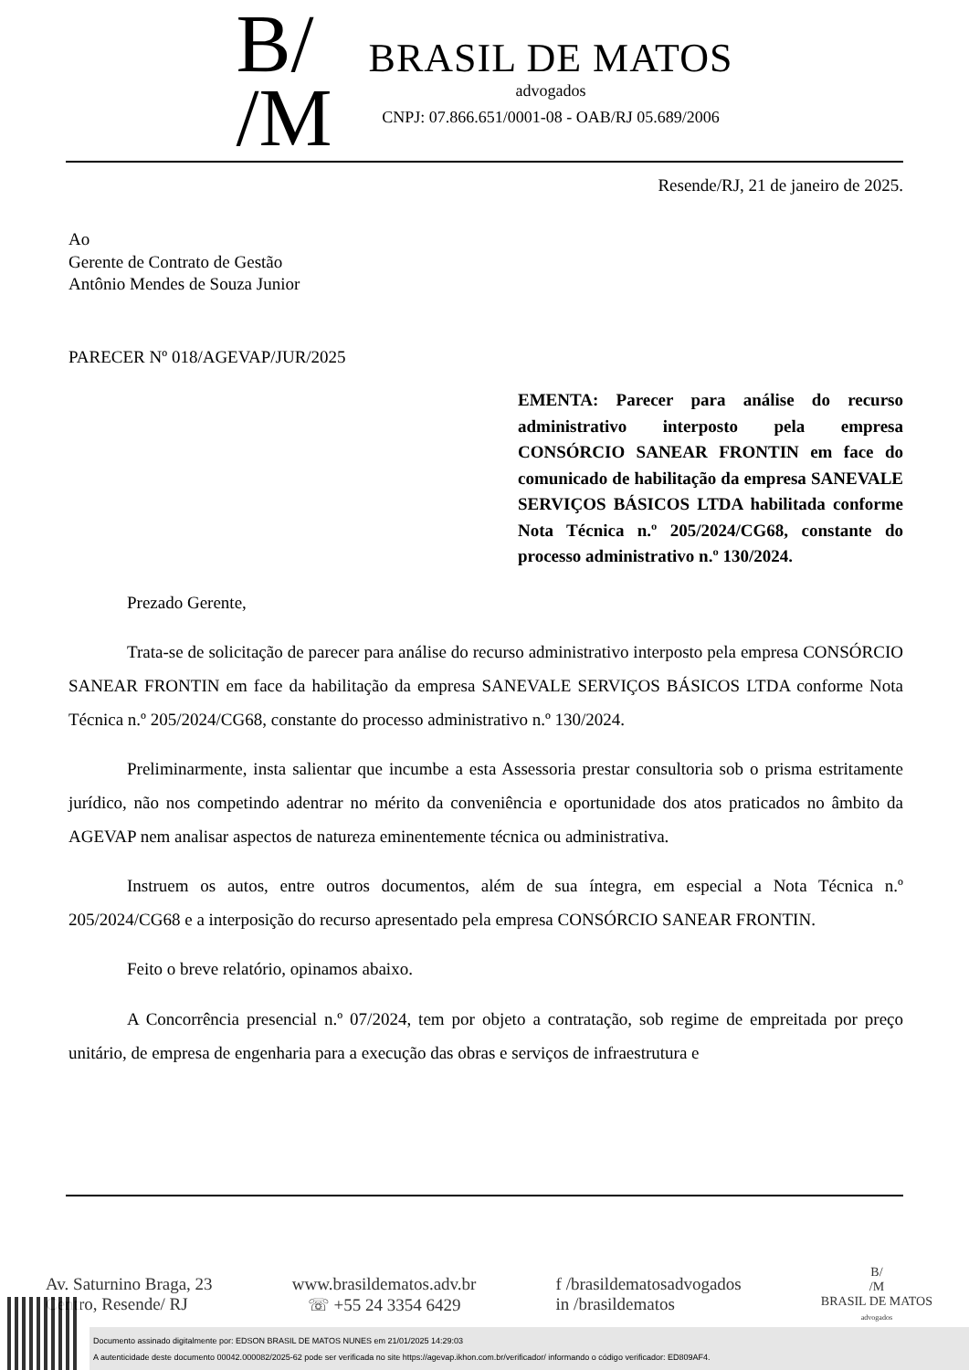B/
/M
BRASIL DE MATOS
advogados
CNPJ: 07.866.651/0001-08 - OAB/RJ 05.689/2006
Resende/RJ, 21 de janeiro de 2025.
Ao
Gerente de Contrato de Gestão
Antônio Mendes de Souza Junior
PARECER Nº 018/AGEVAP/JUR/2025
EMENTA: Parecer para análise do recurso administrativo interposto pela empresa CONSÓRCIO SANEAR FRONTIN em face do comunicado de habilitação da empresa SANEVALE SERVIÇOS BÁSICOS LTDA habilitada conforme Nota Técnica n.º 205/2024/CG68, constante do processo administrativo n.º 130/2024.
Prezado Gerente,
Trata-se de solicitação de parecer para análise do recurso administrativo interposto pela empresa CONSÓRCIO SANEAR FRONTIN em face da habilitação da empresa SANEVALE SERVIÇOS BÁSICOS LTDA conforme Nota Técnica n.º 205/2024/CG68, constante do processo administrativo n.º 130/2024.
Preliminarmente, insta salientar que incumbe a esta Assessoria prestar consultoria sob o prisma estritamente jurídico, não nos competindo adentrar no mérito da conveniência e oportunidade dos atos praticados no âmbito da AGEVAP nem analisar aspectos de natureza eminentemente técnica ou administrativa.
Instruem os autos, entre outros documentos, além de sua íntegra, em especial a Nota Técnica n.º 205/2024/CG68 e a interposição do recurso apresentado pela empresa CONSÓRCIO SANEAR FRONTIN.
Feito o breve relatório, opinamos abaixo.
A Concorrência presencial n.º 07/2024, tem por objeto a contratação, sob regime de empreitada por preço unitário, de empresa de engenharia para a execução das obras e serviços de infraestrutura e
Av. Saturnino Braga, 23
Centro, Resende/ RJ
www.brasildematos.adv.br
☏ +55 24 3354 6429
f /brasildematosadvogados
in /brasildematos
B/
/M
BRASIL DE MATOS
advogados
Documento assinado digitalmente por: EDSON BRASIL DE MATOS NUNES em 21/01/2025 14:29:03
A autenticidade deste documento 00042.000082/2025-62 pode ser verificada no site https://agevap.ikhon.com.br/verificador/ informando o código verificador: ED809AF4.